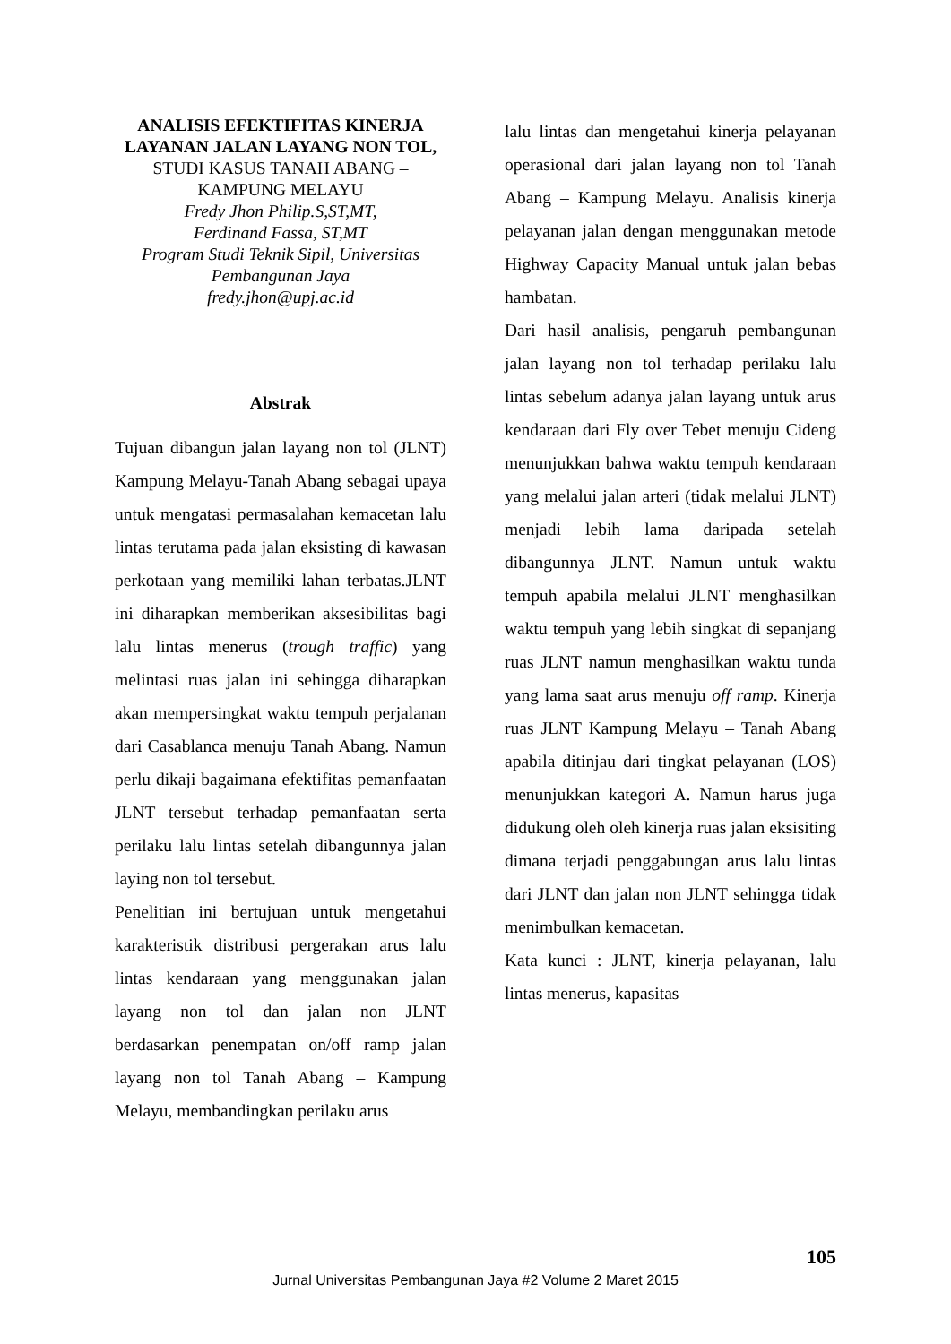ANALISIS EFEKTIFITAS KINERJA LAYANAN JALAN LAYANG NON TOL, STUDI KASUS TANAH ABANG – KAMPUNG MELAYU
Fredy Jhon Philip.S,ST,MT,
Ferdinand Fassa, ST,MT
Program Studi Teknik Sipil, Universitas Pembangunan Jaya
fredy.jhon@upj.ac.id
Abstrak
Tujuan dibangun jalan layang non tol (JLNT) Kampung Melayu-Tanah Abang sebagai upaya untuk mengatasi permasalahan kemacetan lalu lintas terutama pada jalan eksisting di kawasan perkotaan yang memiliki lahan terbatas.JLNT ini diharapkan memberikan aksesibilitas bagi lalu lintas menerus (trough traffic) yang melintasi ruas jalan ini sehingga diharapkan akan mempersingkat waktu tempuh perjalanan dari Casablanca menuju Tanah Abang. Namun perlu dikaji bagaimana efektifitas pemanfaatan JLNT tersebut terhadap pemanfaatan serta perilaku lalu lintas setelah dibangunnya jalan laying non tol tersebut.
Penelitian ini bertujuan untuk mengetahui karakteristik distribusi pergerakan arus lalu lintas kendaraan yang menggunakan jalan layang non tol dan jalan non JLNT berdasarkan penempatan on/off ramp jalan layang non tol Tanah Abang – Kampung Melayu, membandingkan perilaku arus
lalu lintas dan mengetahui kinerja pelayanan operasional dari jalan layang non tol Tanah Abang – Kampung Melayu. Analisis kinerja pelayanan jalan dengan menggunakan metode Highway Capacity Manual untuk jalan bebas hambatan.
Dari hasil analisis, pengaruh pembangunan jalan layang non tol terhadap perilaku lalu lintas sebelum adanya jalan layang untuk arus kendaraan dari Fly over Tebet menuju Cideng menunjukkan bahwa waktu tempuh kendaraan yang melalui jalan arteri (tidak melalui JLNT) menjadi lebih lama daripada setelah dibangunnya JLNT. Namun untuk waktu tempuh apabila melalui JLNT menghasilkan waktu tempuh yang lebih singkat di sepanjang ruas JLNT namun menghasilkan waktu tunda yang lama saat arus menuju off ramp. Kinerja ruas JLNT Kampung Melayu – Tanah Abang apabila ditinjau dari tingkat pelayanan (LOS) menunjukkan kategori A. Namun harus juga didukung oleh oleh kinerja ruas jalan eksisiting dimana terjadi penggabungan arus lalu lintas dari JLNT dan jalan non JLNT sehingga tidak menimbulkan kemacetan.
Kata kunci : JLNT, kinerja pelayanan, lalu lintas menerus, kapasitas
105
Jurnal Universitas Pembangunan Jaya #2 Volume 2 Maret 2015